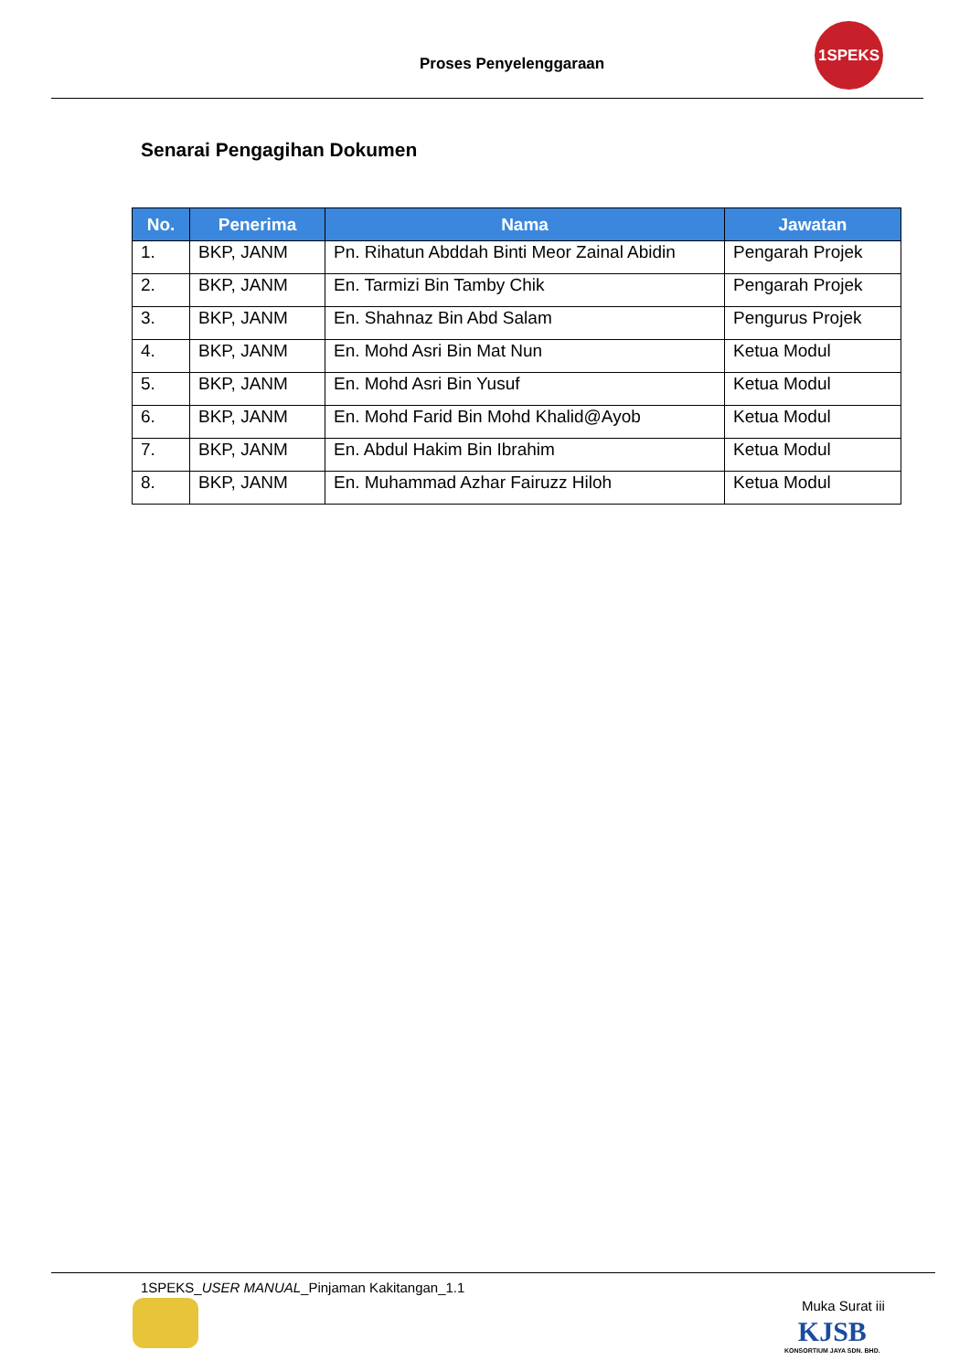Proses Penyelenggaraan
1SPEKS
Senarai Pengagihan Dokumen
| No. | Penerima | Nama | Jawatan |
| --- | --- | --- | --- |
| 1. | BKP, JANM | Pn. Rihatun Abddah Binti Meor Zainal Abidin | Pengarah Projek |
| 2. | BKP, JANM | En. Tarmizi Bin Tamby Chik | Pengarah Projek |
| 3. | BKP, JANM | En. Shahnaz Bin Abd Salam | Pengurus Projek |
| 4. | BKP, JANM | En. Mohd Asri Bin Mat Nun | Ketua Modul |
| 5. | BKP, JANM | En. Mohd Asri Bin Yusuf | Ketua Modul |
| 6. | BKP, JANM | En. Mohd Farid Bin Mohd Khalid@Ayob | Ketua Modul |
| 7. | BKP, JANM | En. Abdul Hakim Bin Ibrahim | Ketua Modul |
| 8. | BKP, JANM | En. Muhammad Azhar Fairuzz Hiloh | Ketua Modul |
1SPEKS_USER MANUAL_Pinjaman Kakitangan_1.1
Muka Surat iii
KJSB
KONSORTIUM JAYA SDN. BHD.